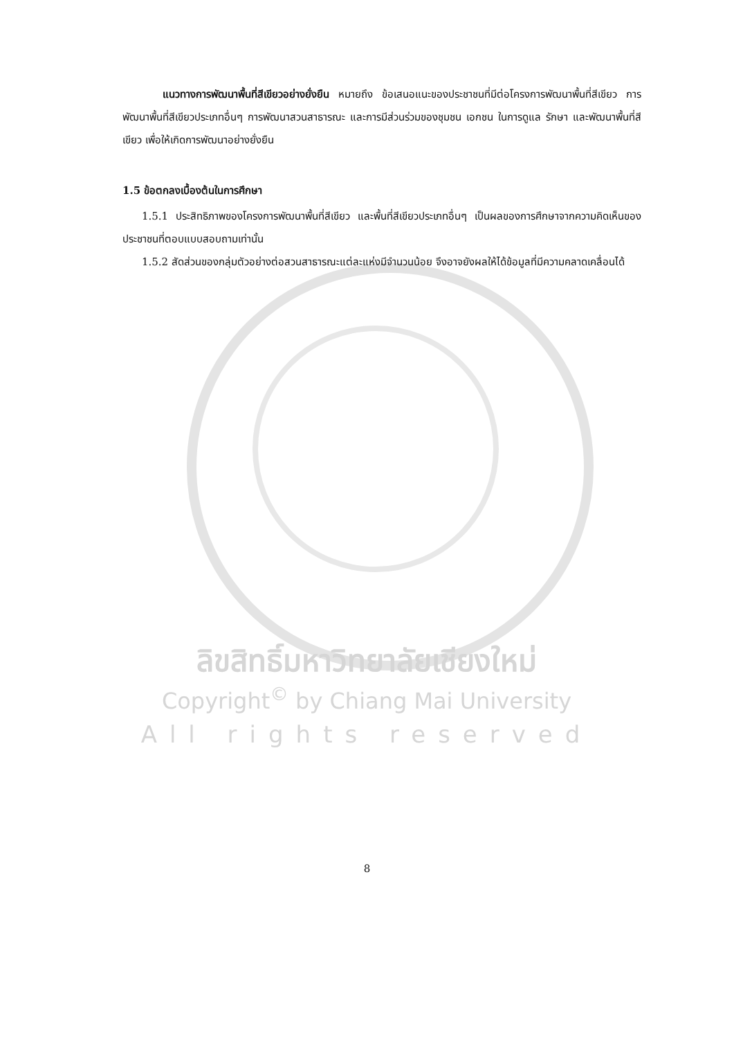แนวทางการพัฒนาพื้นที่สีเขียวอย่างยั่งยืน หมายถึง ข้อเสนอแนะของประชาชนที่มีต่อโครงการพัฒนาพื้นที่สีเขียว การพัฒนาพื้นที่สีเขียวประเภทอื่นๆ การพัฒนาสวนสาธารณะ และการมีส่วนร่วมของชุมชน เอกชน ในการดูแล รักษา และพัฒนาพื้นที่สีเขียว เพื่อให้เกิดการพัฒนาอย่างยั่งยืน
1.5 ข้อตกลงเบื้องต้นในการศึกษา
1.5.1 ประสิทธิภาพของโครงการพัฒนาพื้นที่สีเขียว และพื้นที่สีเขียวประเภทอื่นๆ เป็นผลของการศึกษาจากความคิดเห็นของประชาชนที่ตอบแบบสอบถามเท่านั้น
1.5.2 สัดส่วนของกลุ่มตัวอย่างต่อสวนสาธารณะแต่ละแห่งมีจำนวนน้อย จึงอาจยังผลให้ได้ข้อมูลที่มีความคลาดเคลื่อนได้
ลิขสิทธิ์มหาวิทยาลัยเชียงใหม่
Copyright<sup>©</sup> by Chiang Mai University
All rights reserved
8